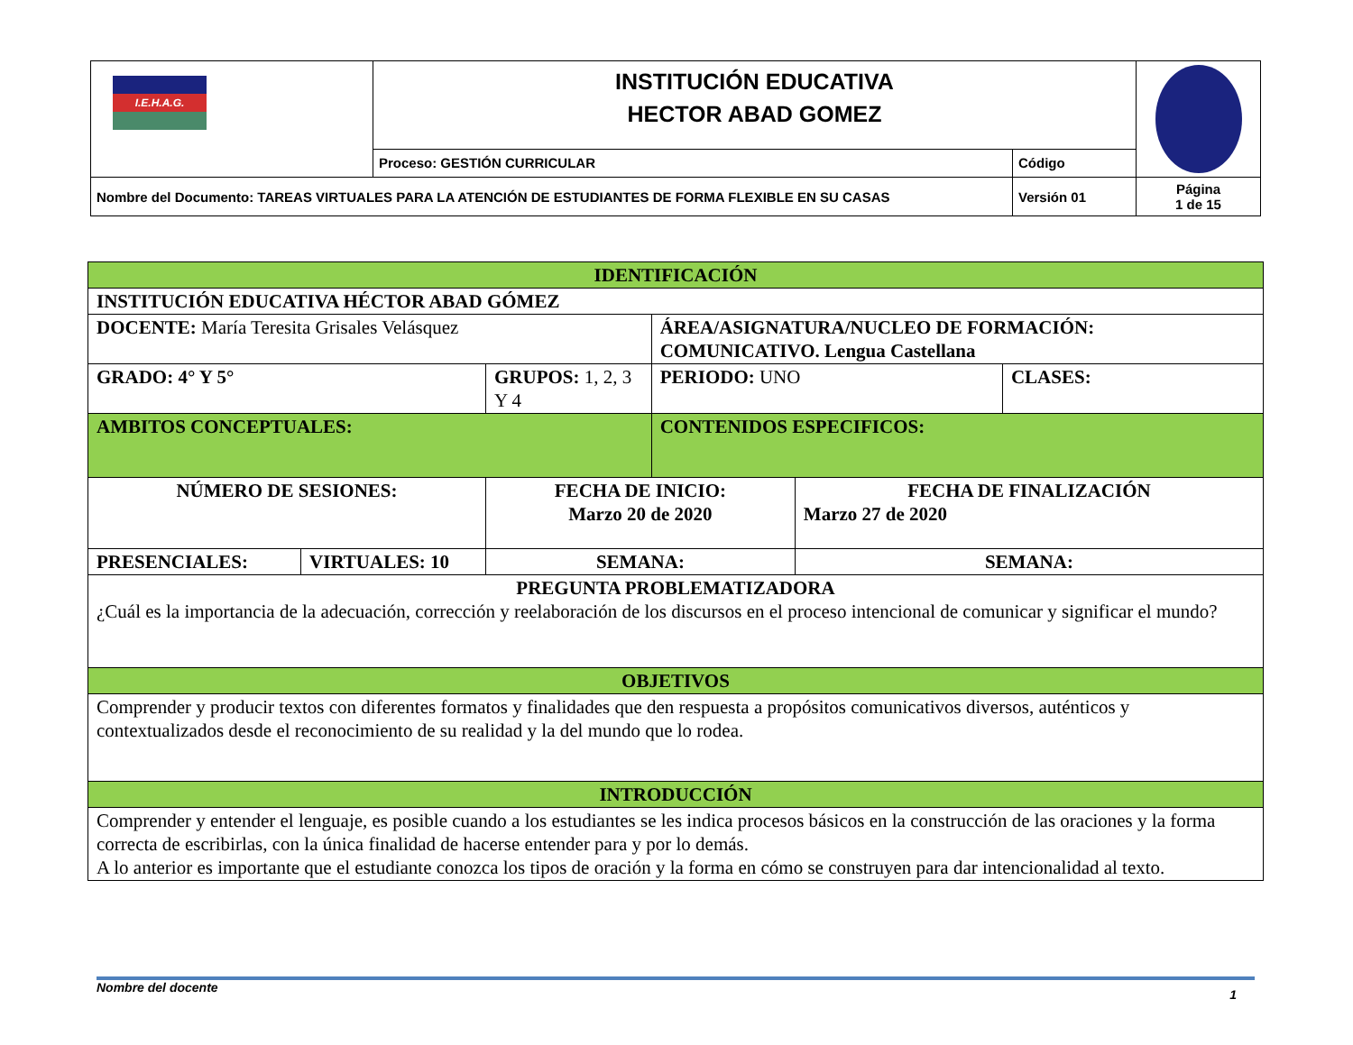| I.E.H.A.G. | INSTITUCIÓN EDUCATIVA HECTOR ABAD GOMEZ | | |
| | Proceso: GESTIÓN CURRICULAR | Código | |
| Nombre del Documento: TAREAS VIRTUALES PARA LA ATENCIÓN DE ESTUDIANTES DE FORMA FLEXIBLE EN SU CASAS | | Versión 01 | Página 1 de 15 |
| IDENTIFICACIÓN | | | | | |
| INSTITUCIÓN EDUCATIVA HÉCTOR ABAD GÓMEZ | | | | | |
| DOCENTE: María Teresita Grisales Velásquez | | | ÁREA/ASIGNATURA/NUCLEO DE FORMACIÓN: COMUNICATIVO. Lengua Castellana | | |
| GRADO: 4° Y 5° | | GRUPOS: 1, 2, 3 Y 4 | PERIODO: UNO | | CLASES: |
| AMBITOS CONCEPTUALES: | | | CONTENIDOS ESPECIFICOS: | | |
| NÚMERO DE SESIONES: | | FECHA DE INICIO: Marzo 20 de 2020 | | FECHA DE FINALIZACIÓN Marzo 27 de 2020 | |
| PRESENCIALES: | VIRTUALES: 10 | SEMANA: | | SEMANA: | |
| PREGUNTA PROBLEMATIZADORA ¿Cuál es la importancia de la adecuación, corrección y reelaboración de los discursos en el proceso intencional de comunicar y significar el mundo? | | | | | |
| OBJETIVOS | | | | | |
| Comprender y producir textos con diferentes formatos y finalidades que den respuesta a propósitos comunicativos diversos, auténticos y contextualizados desde el reconocimiento de su realidad y la del mundo que lo rodea. | | | | | |
| INTRODUCCIÓN | | | | | |
| Comprender y entender el lenguaje, es posible cuando a los estudiantes se les indica procesos básicos en la construcción de las oraciones y la forma correcta de escribirlas, con la única finalidad de hacerse entender para y por lo demás. A lo anterior es importante que el estudiante conozca los tipos de oración y la forma en cómo se construyen para dar intencionalidad al texto. | | | | | |
Nombre del docente 1